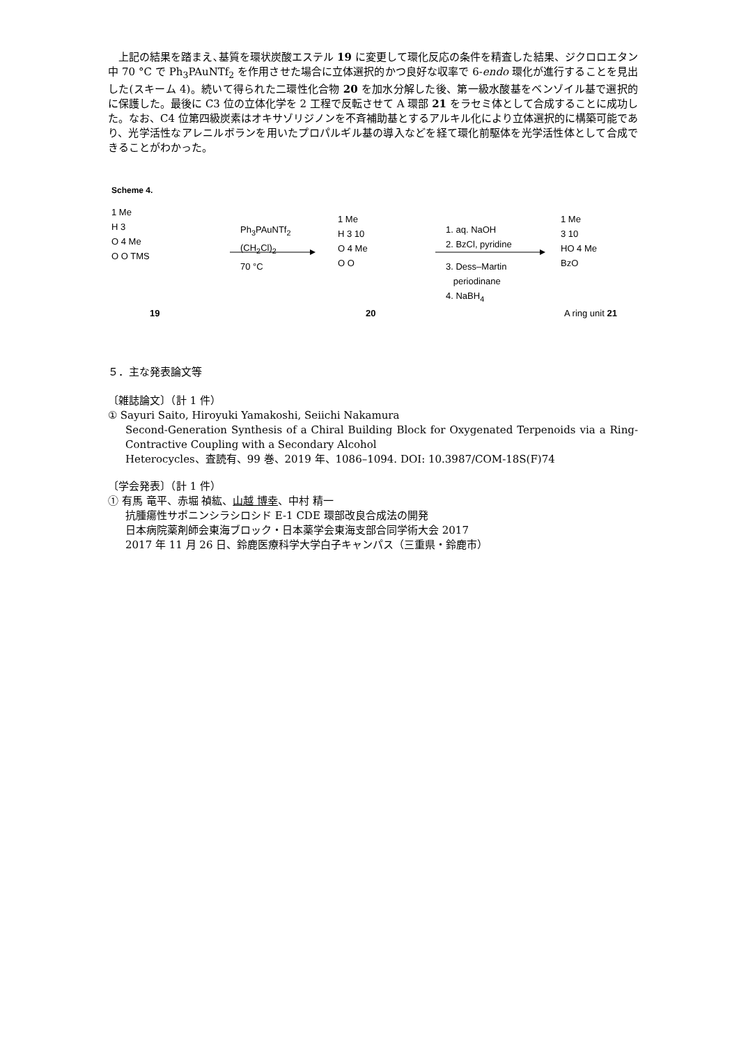上記の結果を踏まえ､基質を環状炭酸エステル 19 に変更して環化反応の条件を精査した結果、ジクロロエタン中 70 °C で Ph<sub>3</sub>PAuNTf<sub>2</sub> を作用させた場合に立体選択的かつ良好な収率で 6-endo 環化が進行することを見出した(スキーム 4)。続いて得られた二環性化合物 20 を加水分解した後、第一級水酸基をベンゾイル基で選択的に保護した。最後に C3 位の立体化学を 2 工程で反転させて A 環部 21 をラセミ体として合成することに成功した。なお、C4 位第四級炭素はオキサゾリジノンを不斉補助基とするアルキル化により立体選択的に構築可能であり、光学活性なアレニルボランを用いたプロパルギル基の導入などを経て環化前駆体を光学活性体として合成できることがわかった。
Scheme 4.
1 Me
H 3
O 4 Me
O O TMS
19
Ph<sub>3</sub>PAuNTf<sub>2</sub>
(CH<sub>2</sub>Cl)<sub>2</sub>
70 °C
1 Me
H 3 10
O 4 Me
O O
20
1. aq. NaOH
2. BzCl, pyridine
3. Dess–Martin
periodinane
4. NaBH<sub>4</sub>
1 Me
3 10
HO 4 Me
BzO
A ring unit 21
５．主な発表論文等
〔雑誌論文〕（計 1 件）
① Sayuri Saito, Hiroyuki Yamakoshi, Seiichi Nakamura
Second-Generation Synthesis of a Chiral Building Block for Oxygenated Terpenoids via a Ring-Contractive Coupling with a Secondary Alcohol
Heterocycles、査読有、99 巻、2019 年、1086–1094. DOI: 10.3987/COM-18S(F)74
〔学会発表〕（計 1 件）
① 有馬 竜平、赤堀 禎紘、山越 博幸、中村 精一
抗腫瘍性サポニンシラシロシド E-1 CDE 環部改良合成法の開発
日本病院薬剤師会東海ブロック・日本薬学会東海支部合同学術大会 2017
2017 年 11 月 26 日、鈴鹿医療科学大学白子キャンパス（三重県・鈴鹿市）